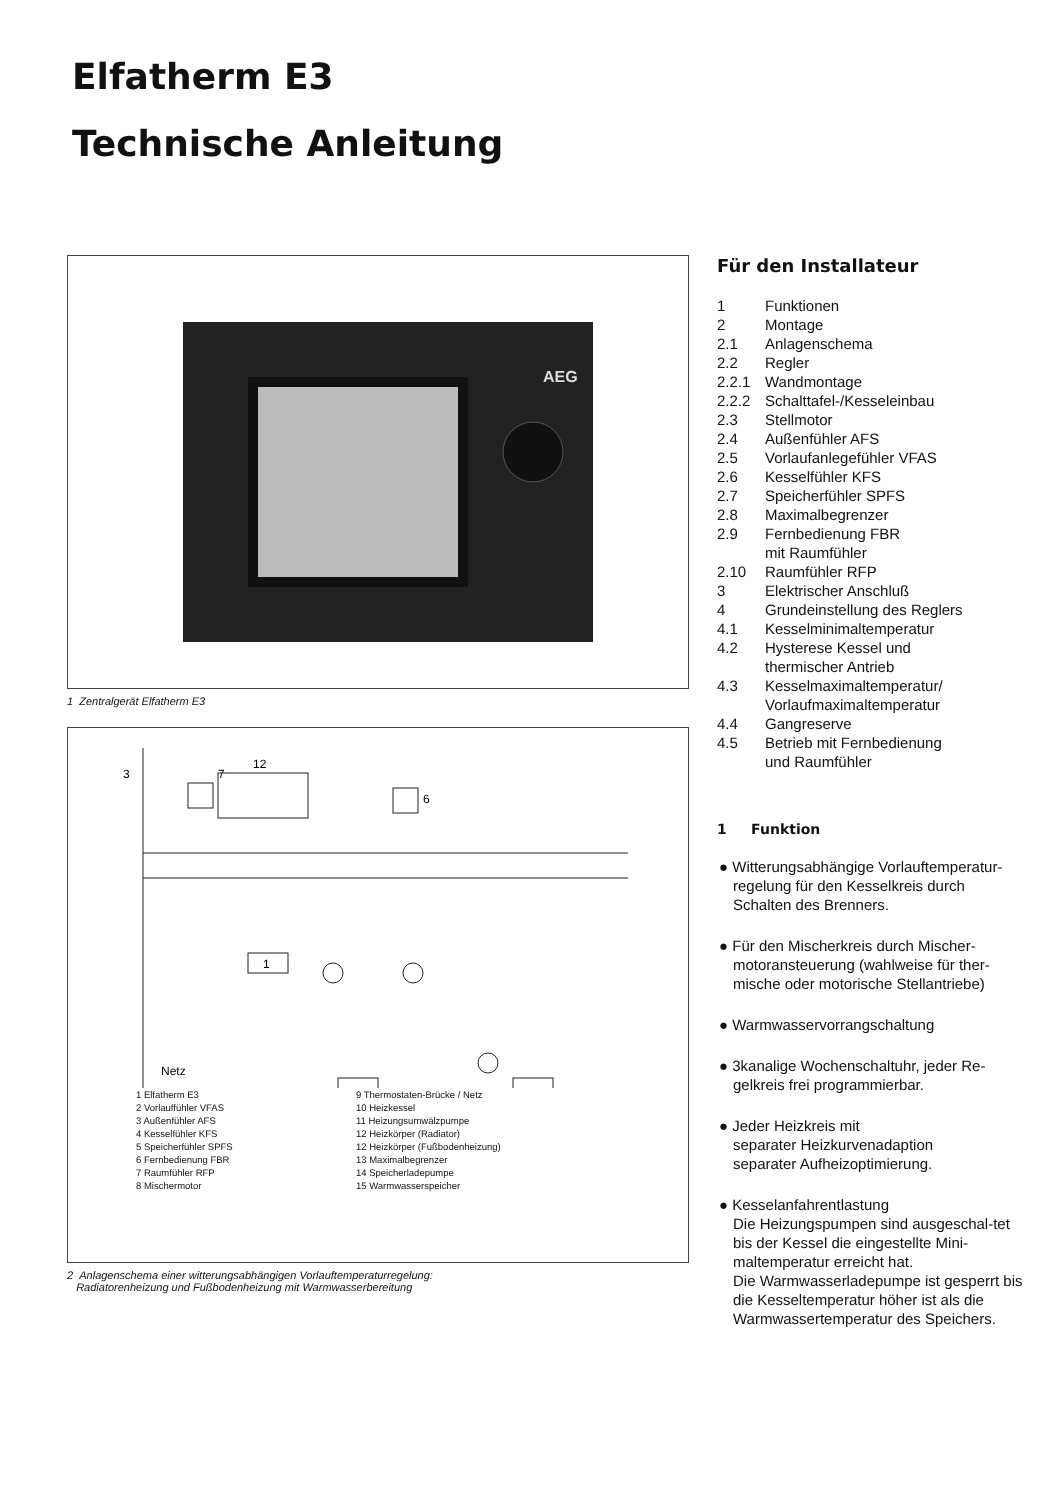Elfatherm E3
Technische Anleitung
AEG
1 Zentralgerät Elfatherm E3
3
7
12
6
1
Netz
1 Elfatherm E3
2 Vorlauffühler VFAS
3 Außenfühler AFS
4 Kesselfühler KFS
5 Speicherfühler SPFS
6 Fernbedienung FBR
7 Raumfühler RFP
8 Mischermotor
9 Thermostaten-Brücke / Netz
10 Heizkessel
11 Heizungsumwälzpumpe
12 Heizkörper (Radiator)
12 Heizkörper (Fußbodenheizung)
13 Maximalbegrenzer
14 Speicherladepumpe
15 Warmwasserspeicher
2 Anlagenschema einer witterungsabhängigen Vorlauftemperaturregelung:
Radiatorenheizung und Fußbodenheizung mit Warmwasserbereitung
Für den Installateur
| 1 | Funktionen |
| 2 | Montage |
| 2.1 | Anlagenschema |
| 2.2 | Regler |
| 2.2.1 | Wandmontage |
| 2.2.2 | Schalttafel-/Kesseleinbau |
| 2.3 | Stellmotor |
| 2.4 | Außenfühler AFS |
| 2.5 | Vorlaufanlegefühler VFAS |
| 2.6 | Kesselfühler KFS |
| 2.7 | Speicherfühler SPFS |
| 2.8 | Maximalbegrenzer |
| 2.9 | Fernbedienung FBR mit Raumfühler |
| 2.10 | Raumfühler RFP |
| 3 | Elektrischer Anschluß |
| 4 | Grundeinstellung des Reglers |
| 4.1 | Kesselminimaltemperatur |
| 4.2 | Hysterese Kessel und thermischer Antrieb |
| 4.3 | Kesselmaximaltemperatur/ Vorlaufmaximaltemperatur |
| 4.4 | Gangreserve |
| 4.5 | Betrieb mit Fernbedienung und Raumfühler |
1 Funktion
● Witterungsabhängige Vorlauftemperatur-regelung für den Kesselkreis durch Schalten des Brenners.
● Für den Mischerkreis durch Mischer-motoransteuerung (wahlweise für ther-mische oder motorische Stellantriebe)
● Warmwasservorrangschaltung
● 3kanalige Wochenschaltuhr, jeder Re-gelkreis frei programmierbar.
● Jeder Heizkreis mit
separater Heizkurvenadaption
separater Aufheizoptimierung.
● Kesselanfahrentlastung
Die Heizungspumpen sind ausgeschal-tet bis der Kessel die eingestellte Mini-maltemperatur erreicht hat.
Die Warmwasserladepumpe ist gesperrt bis die Kesseltemperatur höher ist als die Warmwassertemperatur des Speichers.